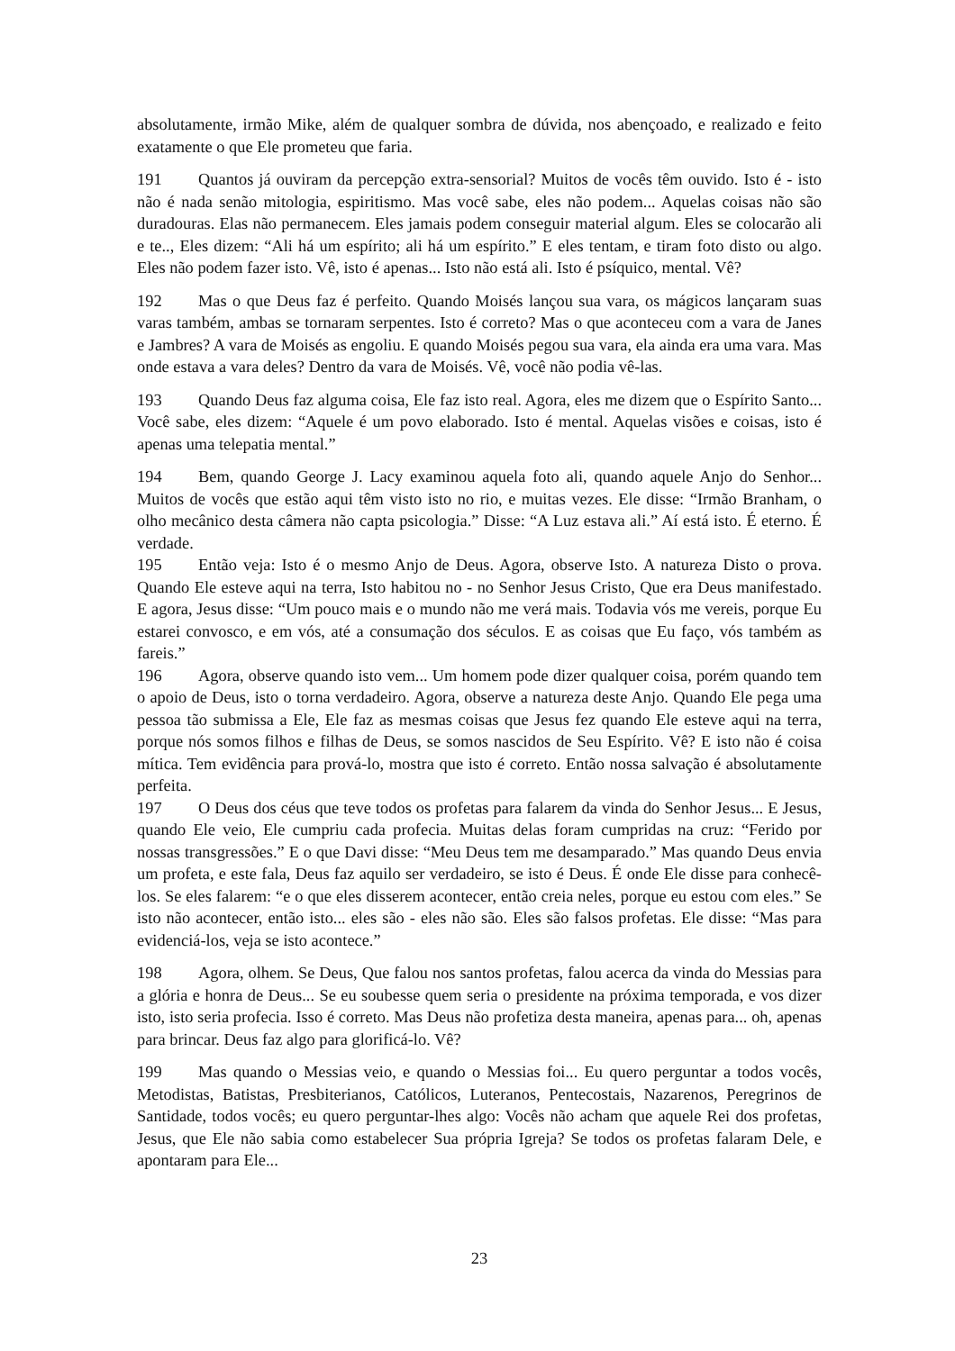absolutamente, irmão Mike, além de qualquer sombra de dúvida, nos abençoado, e realizado e feito exatamente o que Ele prometeu que faria.
191 Quantos já ouviram da percepção extra-sensorial? Muitos de vocês têm ouvido. Isto é - isto não é nada senão mitologia, espiritismo. Mas você sabe, eles não podem... Aquelas coisas não são duradouras. Elas não permanecem. Eles jamais podem conseguir material algum. Eles se colocarão ali e te.., Eles dizem: “Ali há um espírito; ali há um espírito.” E eles tentam, e tiram foto disto ou algo. Eles não podem fazer isto. Vê, isto é apenas... Isto não está ali. Isto é psíquico, mental. Vê?
192 Mas o que Deus faz é perfeito. Quando Moisés lançou sua vara, os mágicos lançaram suas varas também, ambas se tornaram serpentes. Isto é correto? Mas o que aconteceu com a vara de Janes e Jambres? A vara de Moisés as engoliu. E quando Moisés pegou sua vara, ela ainda era uma vara. Mas onde estava a vara deles? Dentro da vara de Moisés. Vê, você não podia vê-las.
193 Quando Deus faz alguma coisa, Ele faz isto real. Agora, eles me dizem que o Espírito Santo... Você sabe, eles dizem: “Aquele é um povo elaborado. Isto é mental. Aquelas visões e coisas, isto é apenas uma telepatia mental.”
194 Bem, quando George J. Lacy examinou aquela foto ali, quando aquele Anjo do Senhor... Muitos de vocês que estão aqui têm visto isto no rio, e muitas vezes. Ele disse: “Irmão Branham, o olho mecânico desta câmera não capta psicologia.” Disse: “A Luz estava ali.” Aí está isto. É eterno. É verdade.
195 Então veja: Isto é o mesmo Anjo de Deus. Agora, observe Isto. A natureza Disto o prova. Quando Ele esteve aqui na terra, Isto habitou no - no Senhor Jesus Cristo, Que era Deus manifestado. E agora, Jesus disse: “Um pouco mais e o mundo não me verá mais. Todavia vós me vereis, porque Eu estarei convosco, e em vós, até a consumação dos séculos. E as coisas que Eu faço, vós também as fareis.”
196 Agora, observe quando isto vem... Um homem pode dizer qualquer coisa, porém quando tem o apoio de Deus, isto o torna verdadeiro. Agora, observe a natureza deste Anjo. Quando Ele pega uma pessoa tão submissa a Ele, Ele faz as mesmas coisas que Jesus fez quando Ele esteve aqui na terra, porque nós somos filhos e filhas de Deus, se somos nascidos de Seu Espírito. Vê? E isto não é coisa mítica. Tem evidência para prová-lo, mostra que isto é correto. Então nossa salvação é absolutamente perfeita.
197 O Deus dos céus que teve todos os profetas para falarem da vinda do Senhor Jesus... E Jesus, quando Ele veio, Ele cumpriu cada profecia. Muitas delas foram cumpridas na cruz: “Ferido por nossas transgressões.” E o que Davi disse: “Meu Deus tem me desamparado.” Mas quando Deus envia um profeta, e este fala, Deus faz aquilo ser verdadeiro, se isto é Deus. É onde Ele disse para conhecê-los. Se eles falarem: “e o que eles disserem acontecer, então creia neles, porque eu estou com eles.” Se isto não acontecer, então isto... eles são - eles não são. Eles são falsos profetas. Ele disse: “Mas para evidenciá-los, veja se isto acontece.”
198 Agora, olhem. Se Deus, Que falou nos santos profetas, falou acerca da vinda do Messias para a glória e honra de Deus... Se eu soubesse quem seria o presidente na próxima temporada, e vos dizer isto, isto seria profecia. Isso é correto. Mas Deus não profetiza desta maneira, apenas para... oh, apenas para brincar. Deus faz algo para glorificá-lo. Vê?
199 Mas quando o Messias veio, e quando o Messias foi... Eu quero perguntar a todos vocês, Metodistas, Batistas, Presbiterianos, Católicos, Luteranos, Pentecostais, Nazarenos, Peregrinos de Santidade, todos vocês; eu quero perguntar-lhes algo: Vocês não acham que aquele Rei dos profetas, Jesus, que Ele não sabia como estabelecer Sua própria Igreja? Se todos os profetas falaram Dele, e apontaram para Ele...
23